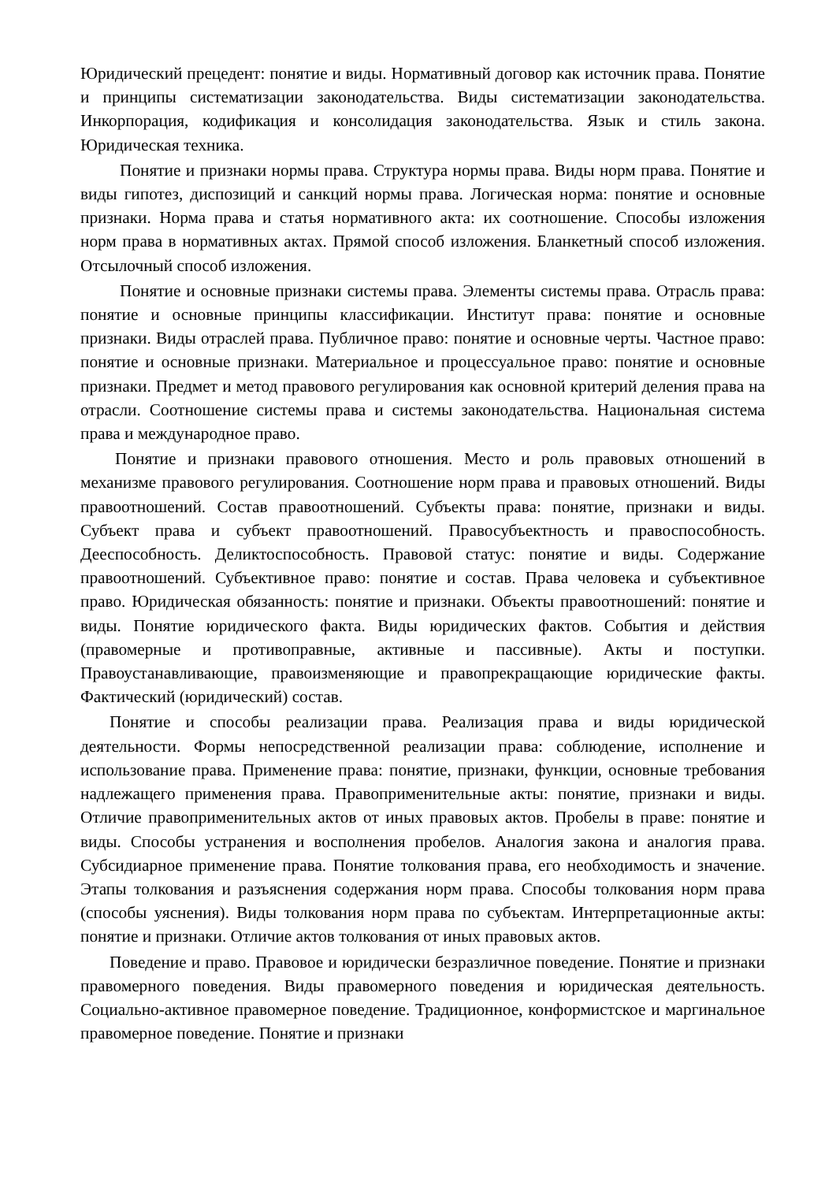Юридический прецедент: понятие и виды. Нормативный договор как источник права. Понятие и принципы систематизации законодательства. Виды систематизации законодательства. Инкорпорация, кодификация и консолидация законодательства. Язык и стиль закона. Юридическая техника.
Понятие и признаки нормы права. Структура нормы права. Виды норм права. Понятие и виды гипотез, диспозиций и санкций нормы права. Логическая норма: понятие и основные признаки. Норма права и статья нормативного акта: их соотношение. Способы изложения норм права в нормативных актах. Прямой способ изложения. Бланкетный способ изложения. Отсылочный способ изложения.
Понятие и основные признаки системы права. Элементы системы права. Отрасль права: понятие и основные принципы классификации. Институт права: понятие и основные признаки. Виды отраслей права. Публичное право: понятие и основные черты. Частное право: понятие и основные признаки. Материальное и процессуальное право: понятие и основные признаки. Предмет и метод правового регулирования как основной критерий деления права на отрасли. Соотношение системы права и системы законодательства. Национальная система права и международное право.
Понятие и признаки правового отношения. Место и роль правовых отношений в механизме правового регулирования. Соотношение норм права и правовых отношений. Виды правоотношений. Состав правоотношений. Субъекты права: понятие, признаки и виды. Субъект права и субъект правоотношений. Правосубъектность и правоспособность. Дееспособность. Деликтоспособность. Правовой статус: понятие и виды. Содержание правоотношений. Субъективное право: понятие и состав. Права человека и субъективное право. Юридическая обязанность: понятие и признаки. Объекты правоотношений: понятие и виды. Понятие юридического факта. Виды юридических фактов. События и действия (правомерные и противоправные, активные и пассивные). Акты и поступки. Правоустанавливающие, правоизменяющие и правопрекращающие юридические факты. Фактический (юридический) состав.
Понятие и способы реализации права. Реализация права и виды юридической деятельности. Формы непосредственной реализации права: соблюдение, исполнение и использование права. Применение права: понятие, признаки, функции, основные требования надлежащего применения права. Правоприменительные акты: понятие, признаки и виды. Отличие правоприменительных актов от иных правовых актов. Пробелы в праве: понятие и виды. Способы устранения и восполнения пробелов. Аналогия закона и аналогия права. Субсидиарное применение права. Понятие толкования права, его необходимость и значение. Этапы толкования и разъяснения содержания норм права. Способы толкования норм права (способы уяснения). Виды толкования норм права по субъектам. Интерпретационные акты: понятие и признаки. Отличие актов толкования от иных правовых актов.
Поведение и право. Правовое и юридически безразличное поведение. Понятие и признаки правомерного поведения. Виды правомерного поведения и юридическая деятельность. Социально-активное правомерное поведение. Традиционное, конформистское и маргинальное правомерное поведение. Понятие и признаки